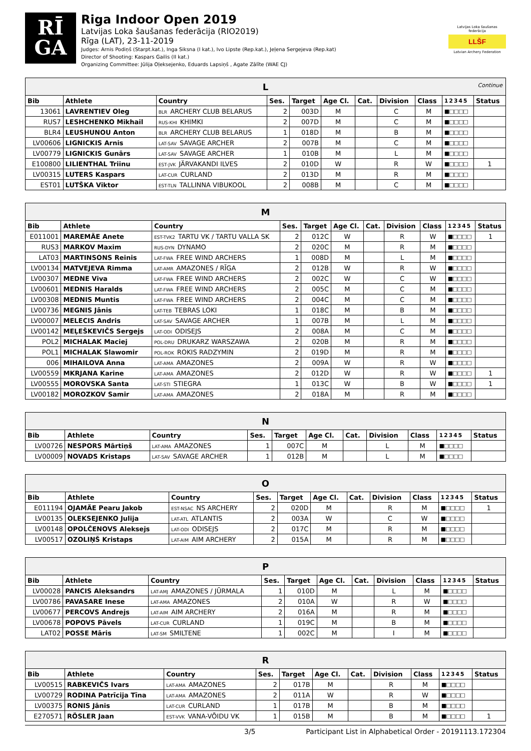RĪ
GA
Riga Indoor Open 2019
Latvijas Loka šaušanas federācija (RIO2019)
Rīga (LAT), 23-11-2019
Judges: Arnis Podiņš (Starpt.kat.), Inga Siksna (I kat.), Ivo Lipste (Rep.kat.), Jeļena Sergejeva (Rep.kat)
Director of Shooting: Kaspars Gailis (II kat.)
Organizing Committee: Jūlija Oļeksejenko, Eduards Lapsiņš , Agate Zālīte (WAE CJ)
Latvijas Loka šaušanas federācija
LLŠF
Latvian Archery Federation
| L Continue | | | | | | | | | | |
| --- | --- | --- | --- | --- | --- | --- | --- | --- | --- | --- |
| Bib | Athlete | Country | Ses. | Target | Age Cl. | Cat. | Division | Class | 1 2 3 4 5 | Status |
| 13061 | LAVRENTIEV Oleg | BLR ARCHERY CLUB BELARUS | 2 | 003D | M | | C | M | ■□□□□ | |
| RUS7 | LESHCHENKO Mikhail | RUS-KHI KHIMKI | 2 | 007D | M | | C | M | ■□□□□ | |
| BLR4 | LEUSHUNOU Anton | BLR ARCHERY CLUB BELARUS | 1 | 018D | M | | B | M | ■□□□□ | |
| LV00606 | LIGNICKIS Arnis | LAT-SAV SAVAGE ARCHER | 2 | 007B | M | | C | M | ■□□□□ | |
| LV00779 | LIGNICKIS Gunārs | LAT-SAV SAVAGE ARCHER | 1 | 010B | M | | L | M | ■□□□□ | |
| E100800 | LILIENTHAL Triinu | EST-JVK JÄRVAKANDI ILVES | 2 | 010D | W | | R | W | ■□□□□ | 1 |
| LV00315 | LUTERS Kaspars | LAT-CUR CURLAND | 2 | 013D | M | | R | M | ■□□□□ | |
| EST01 | LUTŠKA Viktor | EST-TLN TALLINNA VIBUKOOL | 2 | 008B | M | | C | M | ■□□□□ | |
| M | | | | | | | | | | |
| --- | --- | --- | --- | --- | --- | --- | --- | --- | --- | --- |
| Bib | Athlete | Country | Ses. | Target | Age Cl. | Cat. | Division | Class | 1 2 3 4 5 | Status |
| E011001 | MAREMÄE Anete | EST-TVK2 TARTU VK / TARTU VALLA SK | 2 | 012C | W | | R | W | ■□□□□ | 1 |
| RUS3 | MARKOV Maxim | RUS-DYN DYNAMO | 2 | 020C | M | | R | M | ■□□□□ | |
| LAT03 | MARTINSONS Reinis | LAT-FWA FREE WIND ARCHERS | 1 | 008D | M | | L | M | ■□□□□ | |
| LV00134 | MATVEJEVA Rimma | LAT-AMR AMAZONES / RĪGA | 2 | 012B | W | | R | W | ■□□□□ | |
| LV00307 | MEDNE Viva | LAT-FWA FREE WIND ARCHERS | 2 | 002C | W | | C | W | ■□□□□ | |
| LV00601 | MEDNIS Haralds | LAT-FWA FREE WIND ARCHERS | 2 | 005C | M | | C | M | ■□□□□ | |
| LV00308 | MEDNIS Muntis | LAT-FWA FREE WIND ARCHERS | 2 | 004C | M | | C | M | ■□□□□ | |
| LV00736 | MEGNIS Jānis | LAT-TEB TEBRAS LOKI | 1 | 018C | M | | B | M | ■□□□□ | |
| LV00007 | MELECIS Andris | LAT-SAV SAVAGE ARCHER | 1 | 007B | M | | L | M | ■□□□□ | |
| LV00142 | MEĻEŠKEVIČS Sergejs | LAT-ODI ODISEJS | 2 | 008A | M | | C | M | ■□□□□ | |
| POL2 | MICHALAK Maciej | POL-DRU DRUKARZ WARSZAWA | 2 | 020B | M | | R | M | ■□□□□ | |
| POL1 | MICHALAK Slawomir | POL-ROK ROKIS RADZYMIN | 2 | 019D | M | | R | M | ■□□□□ | |
| 006 | MIHAILOVA Anna | LAT-AMA AMAZONES | 2 | 009A | W | | R | W | ■□□□□ | |
| LV00559 | MKRJANA Karine | LAT-AMA AMAZONES | 2 | 012D | W | | R | W | ■□□□□ | 1 |
| LV00555 | MOROVSKA Santa | LAT-STI STIEGRA | 1 | 013C | W | | B | W | ■□□□□ | 1 |
| LV00182 | MOROZKOV Samir | LAT-AMA AMAZONES | 2 | 018A | M | | R | M | ■□□□□ | |
| N | | | | | | | | | | |
| --- | --- | --- | --- | --- | --- | --- | --- | --- | --- | --- |
| Bib | Athlete | Country | Ses. | Target | Age Cl. | Cat. | Division | Class | 1 2 3 4 5 | Status |
| LV00726 | NESPORS Mārtiņš | LAT-AMA AMAZONES | 1 | 007C | M | | L | M | ■□□□□ | |
| LV00009 | NOVADS Kristaps | LAT-SAV SAVAGE ARCHER | 1 | 012B | M | | L | M | ■□□□□ | |
| O | | | | | | | | | | |
| --- | --- | --- | --- | --- | --- | --- | --- | --- | --- | --- |
| Bib | Athlete | Country | Ses. | Target | Age Cl. | Cat. | Division | Class | 1 2 3 4 5 | Status |
| E011194 | OJAMÄE Pearu Jakob | EST-NSAC NS ARCHERY | 2 | 020D | M | | R | M | ■□□□□ | 1 |
| LV00135 | OLEKSEJENKO Julija | LAT-ATL ATLANTIS | 2 | 003A | W | | C | W | ■□□□□ | |
| LV00148 | OPOLČENOVS Aleksejs | LAT-ODI ODISEJS | 2 | 017C | M | | R | M | ■□□□□ | |
| LV00517 | OZOLIŅŠ Kristaps | LAT-AIM AIM ARCHERY | 2 | 015A | M | | R | M | ■□□□□ | |
| P | | | | | | | | | | |
| --- | --- | --- | --- | --- | --- | --- | --- | --- | --- | --- |
| Bib | Athlete | Country | Ses. | Target | Age Cl. | Cat. | Division | Class | 1 2 3 4 5 | Status |
| LV00028 | PANCIS Aleksandrs | LAT-AMJ AMAZONES / JŪRMALA | 1 | 010D | M | | L | M | ■□□□□ | |
| LV00786 | PAVASARE Inese | LAT-AMA AMAZONES | 2 | 010A | W | | R | W | ■□□□□ | |
| LV00677 | PERCOVS Andrejs | LAT-AIM AIM ARCHERY | 2 | 016A | M | | R | M | ■□□□□ | |
| LV00678 | POPOVS Pāvels | LAT-CUR CURLAND | 1 | 019C | M | | B | M | ■□□□□ | |
| LAT02 | POSSE Māris | LAT-SM SMILTENE | 1 | 002C | M | | I | M | ■□□□□ | |
| R | | | | | | | | | | |
| --- | --- | --- | --- | --- | --- | --- | --- | --- | --- | --- |
| Bib | Athlete | Country | Ses. | Target | Age Cl. | Cat. | Division | Class | 1 2 3 4 5 | Status |
| LV00515 | RABKEVIČS Ivars | LAT-AMA AMAZONES | 2 | 017B | M | | R | M | ■□□□□ | |
| LV00729 | RODINA Patrīcija Tīna | LAT-AMA AMAZONES | 2 | 011A | W | | R | W | ■□□□□ | |
| LV00375 | RONIS Jānis | LAT-CUR CURLAND | 1 | 017B | M | | B | M | ■□□□□ | |
| E270571 | RÖSLER Jaan | EST-VVK VANA-VÕIDU VK | 1 | 015B | M | | B | M | ■□□□□ | 1 |
3/5 Participant List in Alphabetical Order - 20191113.172304